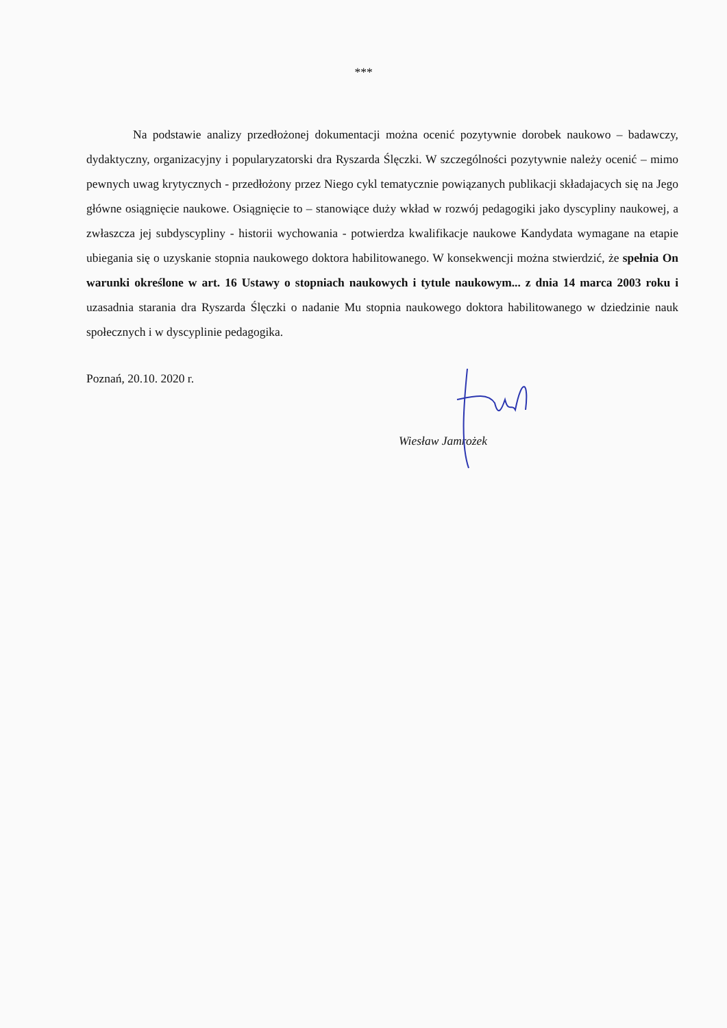***
Na podstawie analizy przedłożonej dokumentacji można ocenić pozytywnie dorobek naukowo – badawczy, dydaktyczny, organizacyjny i popularyzatorski dra Ryszarda Ślęczki. W szczególności pozytywnie należy ocenić – mimo pewnych uwag krytycznych - przedłożony przez Niego cykl tematycznie powiązanych publikacji składajacych się na Jego główne osiągnięcie naukowe. Osiągnięcie to – stanowiące duży wkład w rozwój pedagogiki jako dyscypliny naukowej, a zwłaszcza jej subdyscypliny - historii wychowania - potwierdza kwalifikacje naukowe Kandydata wymagane na etapie ubiegania się o uzyskanie stopnia naukowego doktora habilitowanego. W konsekwencji można stwierdzić, że spełnia On warunki określone w art. 16 Ustawy o stopniach naukowych i tytule naukowym... z dnia 14 marca 2003 roku i uzasadnia starania dra Ryszarda Ślęczki o nadanie Mu stopnia naukowego doktora habilitowanego w dziedzinie nauk społecznych i w dyscyplinie pedagogika.
Poznań, 20.10. 2020 r.
Wiesław Jamrożek